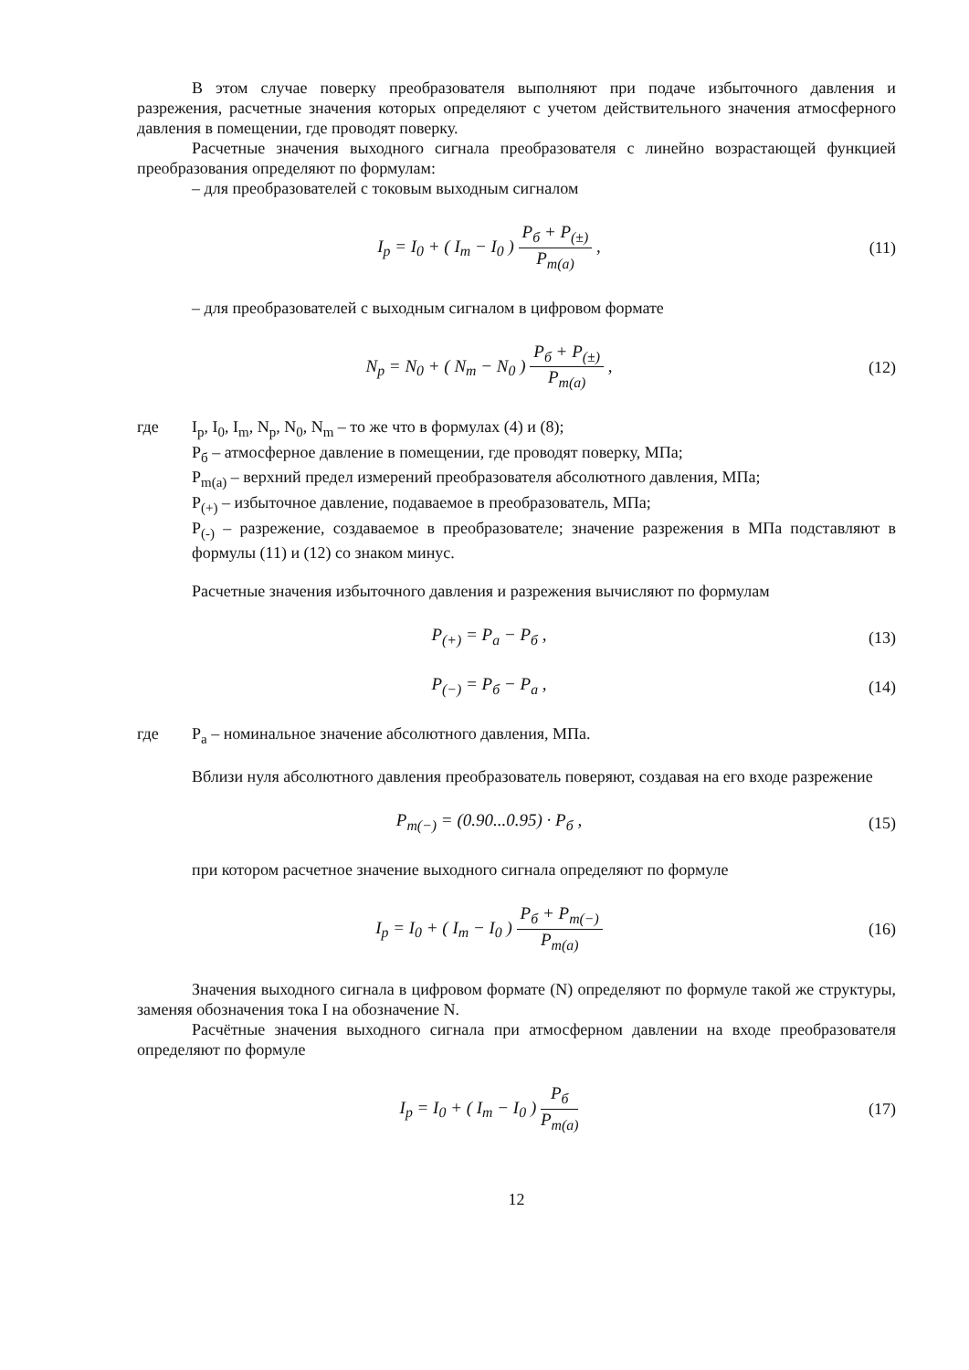В этом случае поверку преобразователя выполняют при подаче избыточного давления и разрежения, расчетные значения которых определяют с учетом действительного значения атмосферного давления в помещении, где проводят поверку.
Расчетные значения выходного сигнала преобразователя с линейно возрастающей функцией преобразования определяют по формулам:
– для преобразователей с токовым выходным сигналом
I<sub>p</sub> = I<sub>0</sub> + ( I<sub>m</sub> − I<sub>0</sub> ) P<sub>б</sub> + P<sub>(±)</sub> P<sub>m(a)</sub> ,
(11)
– для преобразователей с выходным сигналом в цифровом формате
N<sub>p</sub> = N<sub>0</sub> + ( N<sub>m</sub> − N<sub>0</sub> ) P<sub>б</sub> + P<sub>(±)</sub> P<sub>m(a)</sub> ,
(12)
где I<sub>p</sub>, I<sub>0</sub>, I<sub>m</sub>, N<sub>p</sub>, N<sub>0</sub>, N<sub>m</sub> – то же что в формулах (4) и (8);
P<sub>б</sub> – атмосферное давление в помещении, где проводят поверку, МПа;
P<sub>m(a)</sub> – верхний предел измерений преобразователя абсолютного давления, МПа;
P<sub>(+)</sub> – избыточное давление, подаваемое в преобразователь, МПа;
P<sub>(-)</sub> – разрежение, создаваемое в преобразователе; значение разрежения в МПа подставляют в формулы (11) и (12) со знаком минус.
Расчетные значения избыточного давления и разрежения вычисляют по формулам
P<sub>(+)</sub> = P<sub>a</sub> − P<sub>б</sub> , (13)
P<sub>(−)</sub> = P<sub>б</sub> − P<sub>a</sub> , (14)
где P<sub>a</sub> – номинальное значение абсолютного давления, МПа.
Вблизи нуля абсолютного давления преобразователь поверяют, создавая на его входе разрежение
P<sub>m(−)</sub> = (0.90...0.95) · P<sub>б</sub> , (15)
при котором расчетное значение выходного сигнала определяют по формуле
I<sub>p</sub> = I<sub>0</sub> + ( I<sub>m</sub> − I<sub>0</sub> ) P<sub>б</sub> + P<sub>m(−)</sub> P<sub>m(a)</sub>
(16)
Значения выходного сигнала в цифровом формате (N) определяют по формуле такой же структуры, заменяя обозначения тока I на обозначение N.
Расчётные значения выходного сигнала при атмосферном давлении на входе преобразователя определяют по формуле
I<sub>p</sub> = I<sub>0</sub> + ( I<sub>m</sub> − I<sub>0</sub> ) P<sub>б</sub> P<sub>m(a)</sub> (17)
12